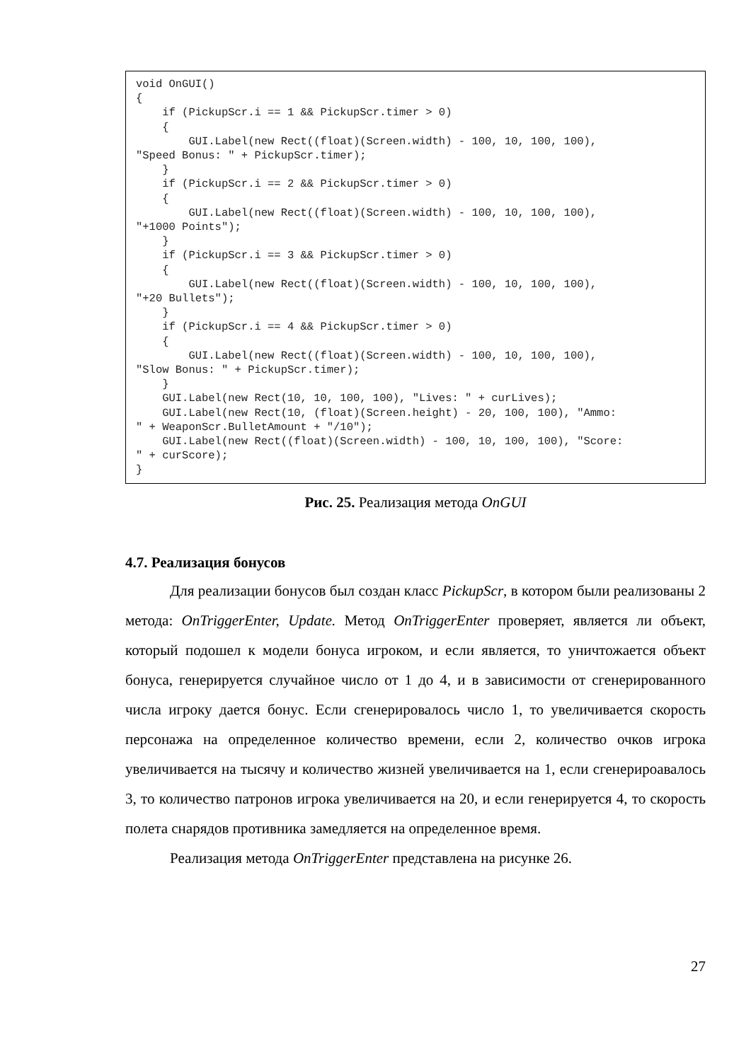void OnGUI() { if (PickupScr.i == 1 && PickupScr.timer > 0) { GUI.Label(new Rect((float)(Screen.width) - 100, 10, 100, 100), "Speed Bonus: " + PickupScr.timer); } if (PickupScr.i == 2 && PickupScr.timer > 0) { GUI.Label(new Rect((float)(Screen.width) - 100, 10, 100, 100), "+1000 Points"); } if (PickupScr.i == 3 && PickupScr.timer > 0) { GUI.Label(new Rect((float)(Screen.width) - 100, 10, 100, 100), "+20 Bullets"); } if (PickupScr.i == 4 && PickupScr.timer > 0) { GUI.Label(new Rect((float)(Screen.width) - 100, 10, 100, 100), "Slow Bonus: " + PickupScr.timer); } GUI.Label(new Rect(10, 10, 100, 100), "Lives: " + curLives); GUI.Label(new Rect(10, (float)(Screen.height) - 20, 100, 100), "Ammo: " + WeaponScr.BulletAmount + "/10"); GUI.Label(new Rect((float)(Screen.width) - 100, 10, 100, 100), "Score: " + curScore); }
Рис. 25. Реализация метода OnGUI
4.7. Реализация бонусов
Для реализации бонусов был создан класс PickupScr, в котором были реализованы 2 метода: OnTriggerEnter, Update. Метод OnTriggerEnter проверяет, является ли объект, который подошел к модели бонуса игроком, и если является, то уничтожается объект бонуса, генерируется случайное число от 1 до 4, и в зависимости от сгенерированного числа игроку дается бонус. Если сгенерировалось число 1, то увеличивается скорость персонажа на определенное количество времени, если 2, количество очков игрока увеличивается на тысячу и количество жизней увеличивается на 1, если сгенерироавалось 3, то количество патронов игрока увеличивается на 20, и если генерируется 4, то скорость полета снарядов противника замедляется на определенное время.
Реализация метода OnTriggerEnter представлена на рисунке 26.
27